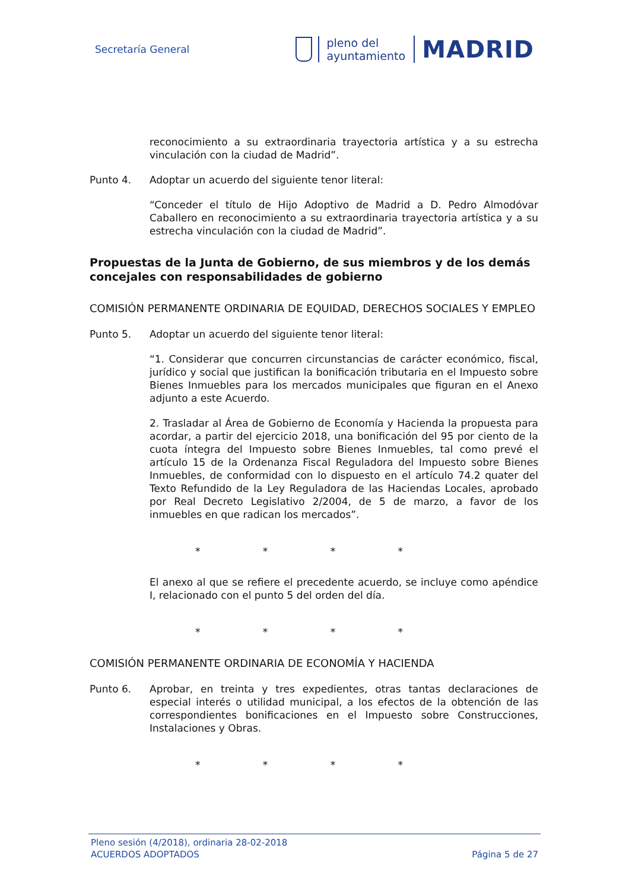Secretaría General
pleno del
ayuntamiento
MADRID
reconocimiento a su extraordinaria trayectoria artística y a su estrecha vinculación con la ciudad de Madrid”.
Punto 4. Adoptar un acuerdo del siguiente tenor literal:
“Conceder el título de Hijo Adoptivo de Madrid a D. Pedro Almodóvar Caballero en reconocimiento a su extraordinaria trayectoria artística y a su estrecha vinculación con la ciudad de Madrid”.
Propuestas de la Junta de Gobierno, de sus miembros y de los demás concejales con responsabilidades de gobierno
COMISIÓN PERMANENTE ORDINARIA DE EQUIDAD, DERECHOS SOCIALES Y EMPLEO
Punto 5. Adoptar un acuerdo del siguiente tenor literal:
“1. Considerar que concurren circunstancias de carácter económico, fiscal, jurídico y social que justifican la bonificación tributaria en el Impuesto sobre Bienes Inmuebles para los mercados municipales que figuran en el Anexo adjunto a este Acuerdo.
2. Trasladar al Área de Gobierno de Economía y Hacienda la propuesta para acordar, a partir del ejercicio 2018, una bonificación del 95 por ciento de la cuota íntegra del Impuesto sobre Bienes Inmuebles, tal como prevé el artículo 15 de la Ordenanza Fiscal Reguladora del Impuesto sobre Bienes Inmuebles, de conformidad con lo dispuesto en el artículo 74.2 quater del Texto Refundido de la Ley Reguladora de las Haciendas Locales, aprobado por Real Decreto Legislativo 2/2004, de 5 de marzo, a favor de los inmuebles en que radican los mercados”.
* * * *
El anexo al que se refiere el precedente acuerdo, se incluye como apéndice I, relacionado con el punto 5 del orden del día.
* * * *
COMISIÓN PERMANENTE ORDINARIA DE ECONOMÍA Y HACIENDA
Punto 6. Aprobar, en treinta y tres expedientes, otras tantas declaraciones de especial interés o utilidad municipal, a los efectos de la obtención de las correspondientes bonificaciones en el Impuesto sobre Construcciones, Instalaciones y Obras.
* * * *
Pleno sesión (4/2018), ordinaria 28-02-2018
ACUERDOS ADOPTADOS Página 5 de 27